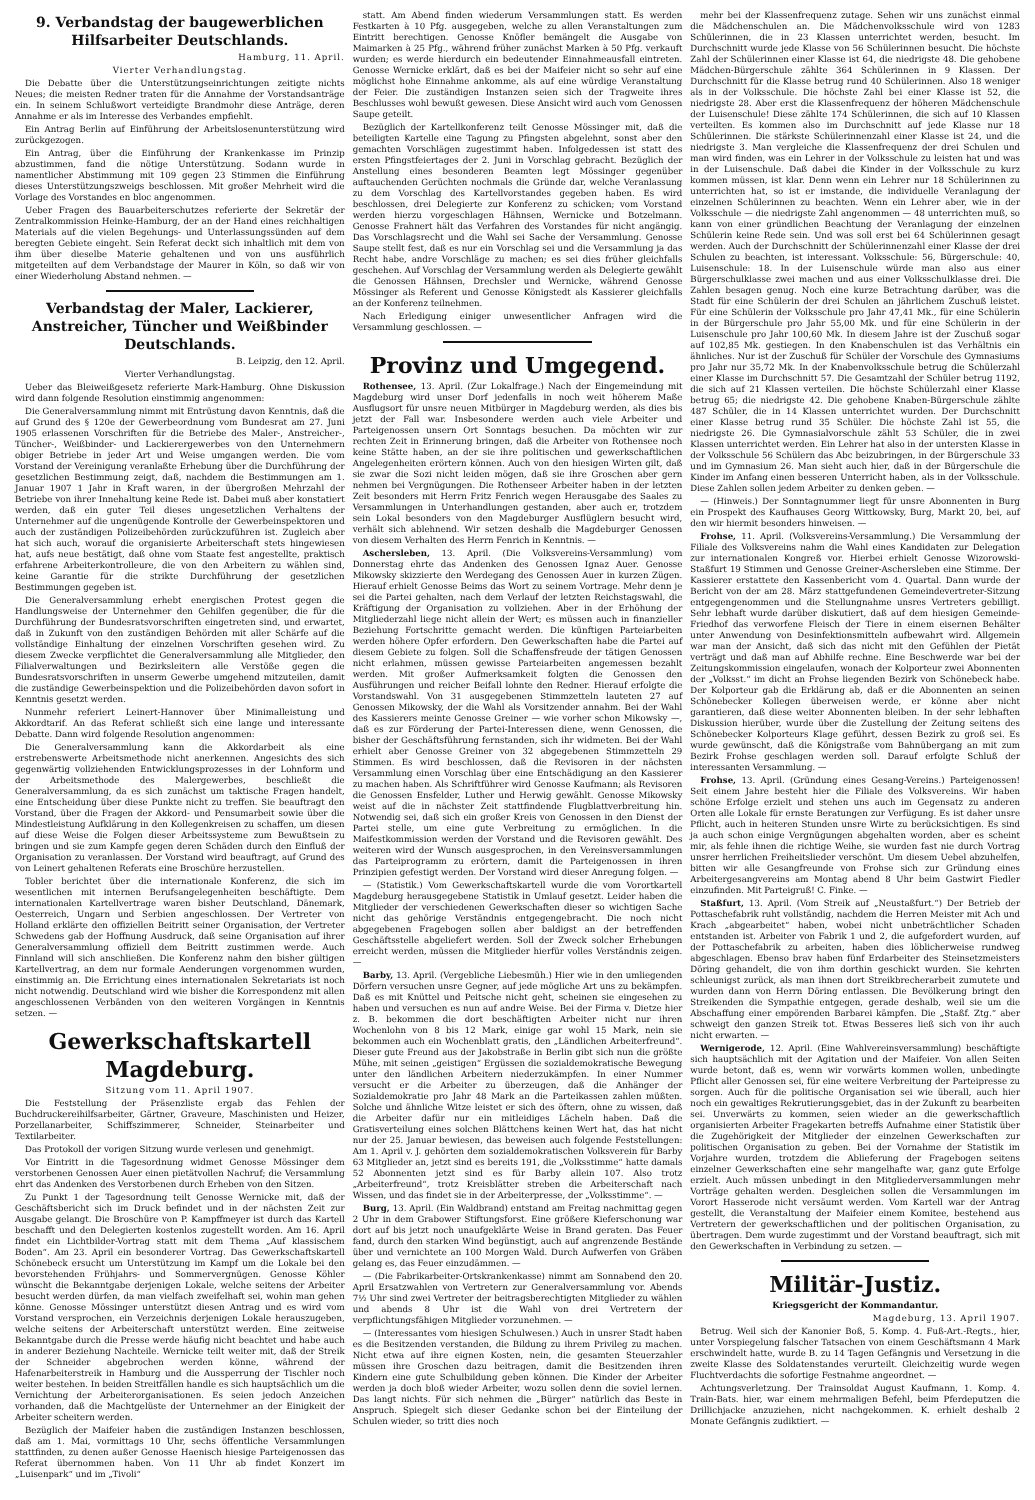9. Verbandstag der baugewerblichen Hilfsarbeiter Deutschlands.
Hamburg, 11. April.
Vierter Verhandlungstag.
Die Debatte über die Unterstützungseinrichtungen zeitigte nichts Neues; die meisten Redner traten für die Annahme der Vorstandsanträge ein. In seinem Schlußwort verteidigte Brandmohr diese Anträge, deren Annahme er als im Interesse des Verbandes empfiehlt.
Ein Antrag Berlin auf Einführung der Arbeitslosenunterstützung wird zurückgezogen.
Ein Antrag, über die Einführung der Krankenkasse im Prinzip abzustimmen, fand die nötige Unterstützung. Sodann wurde in namentlicher Abstimmung mit 109 gegen 23 Stimmen die Einführung dieses Unterstützungszweigs beschlossen. Mit großer Mehrheit wird die Vorlage des Vorstandes en bloc angenommen.
Ueber Fragen des Bauarbeiterschutzes referierte der Sekretär der Zentralkommission Heinke-Hamburg, der an der Hand eines reichhaltigen Materials auf die vielen Begehungs- und Unterlassungssünden auf dem beregten Gebiete eingeht. Sein Referat deckt sich inhaltlich mit dem von ihm über dieselbe Materie gehaltenen und von uns ausführlich mitgeteilten auf dem Verbandstage der Maurer in Köln, so daß wir von einer Wiederholung Abstand nehmen. —
Verbandstag der Maler, Lackierer, Anstreicher, Tüncher und Weißbinder Deutschlands.
B. Leipzig, den 12. April.
Vierter Verhandlungstag.
Ueber das Bleiweißgesetz referierte Mark-Hamburg. Ohne Diskussion wird dann folgende Resolution einstimmig angenommen:
Die Generalversammlung nimmt mit Entrüstung davon Kenntnis, daß die auf Grund des § 120e der Gewerbeordnung vom Bundesrat am 27. Juni 1905 erlassenen Vorschriften für die Betriebe des Maler-, Anstreicher-, Tüncher-, Weißbinder- und Lackierergewerbes von den Unternehmern obiger Betriebe in jeder Art und Weise umgangen werden. Die vom Vorstand der Vereinigung veranlaßte Erhebung über die Durchführung der gesetzlichen Bestimmung zeigt, daß, nachdem die Bestimmungen am 1. Januar 1907 1 Jahr in Kraft waren, in der übergroßen Mehrzahl der Betriebe von ihrer Innehaltung keine Rede ist. Dabei muß aber konstatiert werden, daß ein guter Teil dieses ungesetzlichen Verhaltens der Unternehmer auf die ungenügende Kontrolle der Gewerbeinspektoren und auch der zuständigen Polizeibehörden zurückzuführen ist. Zugleich aber hat sich auch, worauf die organisierte Arbeiterschaft stets hingewiesen hat, aufs neue bestätigt, daß ohne vom Staate fest angestellte, praktisch erfahrene Arbeiterkontrolleure, die von den Arbeitern zu wählen sind, keine Garantie für die strikte Durchführung der gesetzlichen Bestimmungen gegeben ist.
Die Generalversammlung erhebt energischen Protest gegen die Handlungsweise der Unternehmer den Gehilfen gegenüber, die für die Durchführung der Bundesratsvorschriften eingetreten sind, und erwartet, daß in Zukunft von den zuständigen Behörden mit aller Schärfe auf die vollständige Einhaltung der einzelnen Vorschriften gesehen wird. Zu diesem Zwecke verpflichtet die Generalversammlung alle Mitglieder, den Filialverwaltungen und Bezirksleitern alle Verstöße gegen die Bundesratsvorschriften in unserm Gewerbe umgehend mitzuteilen, damit die zuständige Gewerbeinspektion und die Polizeibehörden davon sofort in Kenntnis gesetzt werden.
Nunmehr referiert Leinert-Hannover über Minimalleistung und Akkordtarif. An das Referat schließt sich eine lange und interessante Debatte. Dann wird folgende Resolution angenommen:
Die Generalversammlung kann die Akkordarbeit als eine erstrebenswerte Arbeitsmethode nicht anerkennen. Angesichts des sich gegenwärtig vollziehenden Entwicklungsprozesses in der Lohnform und der Arbeitsmethode des Malergewerbes, beschließt die Generalversammlung, da es sich zunächst um taktische Fragen handelt, eine Entscheidung über diese Punkte nicht zu treffen. Sie beauftragt den Vorstand, über die Fragen der Akkord- und Pensumarbeit sowie über die Mindestleistung Aufklärung in den Kollegenkreisen zu schaffen, um diesen auf diese Weise die Folgen dieser Arbeitssysteme zum Bewußtsein zu bringen und sie zum Kampfe gegen deren Schäden durch den Einfluß der Organisation zu veranlassen. Der Vorstand wird beauftragt, auf Grund des von Leinert gehaltenen Referats eine Broschüre herzustellen.
Tobler berichtet über die internationale Konferenz, die sich im wesentlichen mit internen Berufsangelegenheiten beschäftigte. Dem internationalen Kartellvertrage waren bisher Deutschland, Dänemark, Oesterreich, Ungarn und Serbien angeschlossen. Der Vertreter von Holland erklärte den offiziellen Beitritt seiner Organisation, der Vertreter Schwedens gab der Hoffnung Ausdruck, daß seine Organisation auf ihrer Generalversammlung offiziell dem Beitritt zustimmen werde. Auch Finnland will sich anschließen. Die Konferenz nahm den bisher gültigen Kartellvertrag, an dem nur formale Aenderungen vorgenommen wurden, einstimmig an. Die Errichtung eines internationalen Sekretariats ist noch nicht notwendig. Deutschland wird wie bisher die Korrespondenz mit allen angeschlossenen Verbänden von den weiteren Vorgängen in Kenntnis setzen. —
Gewerkschaftskartell Magdeburg.
Sitzung vom 11. April 1907.
Die Feststellung der Präsenzliste ergab das Fehlen der Buchdruckereihilfsarbeiter, Gärtner, Graveure, Maschinisten und Heizer, Porzellanarbeiter, Schiffszimmerer, Schneider, Steinarbeiter und Textilarbeiter.
Das Protokoll der vorigen Sitzung wurde verlesen und genehmigt.
Vor Eintritt in die Tagesordnung widmet Genosse Mössinger dem verstorbenen Genossen Auer einen pietätvollen Nachruf; die Versammlung ehrt das Andenken des Verstorbenen durch Erheben von den Sitzen.
Zu Punkt 1 der Tagesordnung teilt Genosse Wernicke mit, daß der Geschäftsbericht sich im Druck befindet und in der nächsten Zeit zur Ausgabe gelangt. Die Broschüre von P. Kampffmeyer ist durch das Kartell beschafft und den Delegierten kostenlos zugestellt worden. Am 16. April findet ein Lichtbilder-Vortrag statt mit dem Thema „Auf klassischem Boden“. Am 23. April ein besonderer Vortrag. Das Gewerkschaftskartell Schönebeck ersucht um Unterstützung im Kampf um die Lokale bei den bevorstehenden Frühjahrs- und Sommervergnügen. Genosse Köhler wünscht die Bekanntgabe derjenigen Lokale, welche seitens der Arbeiter besucht werden dürfen, da man vielfach zweifelhaft sei, wohin man gehen könne. Genosse Mössinger unterstützt diesen Antrag und es wird vom Vorstand versprochen, ein Verzeichnis derjenigen Lokale herauszugeben, welche seitens der Arbeiterschaft unterstützt werden. Eine zeitweise Bekanntgabe durch die Presse werde häufig nicht beachtet und habe auch in anderer Beziehung Nachteile. Wernicke teilt weiter mit, daß der Streik der Schneider abgebrochen werden könne, während der Hafenarbeiterstreik in Hamburg und die Aussperrung der Tischler noch weiter bestehen. In beiden Streitfällen handle es sich hauptsächlich um die Vernichtung der Arbeiterorganisationen. Es seien jedoch Anzeichen vorhanden, daß die Machtgelüste der Unternehmer an der Einigkeit der Arbeiter scheitern werden.
Bezüglich der Maifeier haben die zuständigen Instanzen beschlossen, daß am 1. Mai, vormittags 10 Uhr, sechs öffentliche Versammlungen stattfinden, zu denen außer Genosse Haenisch hiesige Parteigenossen das Referat übernommen haben. Von 11 Uhr ab findet Konzert im „Luisenpark“ und im „Tivoli“
statt. Am Abend finden wiederum Versammlungen statt. Es werden Festkarten à 10 Pfg. ausgegeben, welche zu allen Veranstaltungen zum Eintritt berechtigen. Genosse Knöfler bemängelt die Ausgabe von Maimarken à 25 Pfg., während früher zunächst Marken à 50 Pfg. verkauft wurden; es werde hierdurch ein bedeutender Einnahmeausfall eintreten. Genosse Wernicke erklärt, daß es bei der Maifeier nicht so sehr auf eine möglichst hohe Einnahme ankomme, als auf eine würdige Veranstaltung der Feier. Die zuständigen Instanzen seien sich der Tragweite ihres Beschlusses wohl bewußt gewesen. Diese Ansicht wird auch vom Genossen Saupe geteilt.
Bezüglich der Kartellkonferenz teilt Genosse Mössinger mit, daß die beteiligten Kartelle eine Tagung zu Pfingsten abgelehnt, sonst aber den gemachten Vorschlägen zugestimmt haben. Infolgedessen ist statt des ersten Pfingstfeiertages der 2. Juni in Vorschlag gebracht. Bezüglich der Anstellung eines besonderen Beamten legt Mössinger gegenüber auftauchenden Gerüchten nochmals die Gründe dar, welche Veranlassung zu dem Vorschlag des Kartellvorstandes gegeben haben. Es wird beschlossen, drei Delegierte zur Konferenz zu schicken; vom Vorstand werden hierzu vorgeschlagen Hähnsen, Wernicke und Botzelmann. Genosse Frahnert hält das Verfahren des Vorstandes für nicht angängig. Das Vorschlagsrecht und die Wahl sei Sache der Versammlung. Genosse Saupe stellt fest, daß es nur ein Vorschlag sei und die Versammlung ja das Recht habe, andre Vorschläge zu machen; es sei dies früher gleichfalls geschehen. Auf Vorschlag der Versammlung werden als Delegierte gewählt die Genossen Hähnsen, Drechsler und Wernicke, während Genosse Mössinger als Referent und Genosse Königstedt als Kassierer gleichfalls an der Konferenz teilnehmen.
Nach Erledigung einiger unwesentlicher Anfragen wird die Versammlung geschlossen. —
Provinz und Umgegend.
Rothensee, 13. April. (Zur Lokalfrage.) Nach der Eingemeindung mit Magdeburg wird unser Dorf jedenfalls in noch weit höherem Maße Ausflugsort für unsre neuen Mitbürger in Magdeburg werden, als dies bis jetzt der Fall war. Insbesondere werden auch viele Arbeiter und Parteigenossen unsern Ort Sonntags besuchen. Da möchten wir zur rechten Zeit in Erinnerung bringen, daß die Arbeiter von Rothensee noch keine Stätte haben, an der sie ihre politischen und gewerkschaftlichen Angelegenheiten erörtern können. Auch von den hiesigen Wirten gilt, daß sie zwar die Sozi nicht leiden mögen, daß sie ihre Groschen aber gern nehmen bei Vergnügungen. Die Rothenseer Arbeiter haben in der letzten Zeit besonders mit Herrn Fritz Fenrich wegen Herausgabe des Saales zu Versammlungen in Unterhandlungen gestanden, aber auch er, trotzdem sein Lokal besonders von den Magdeburger Ausflüglern besucht wird, verhält sich ablehnend. Wir setzen deshalb die Magdeburger Genossen von diesem Verhalten des Herrn Fenrich in Kenntnis. —
Aschersleben, 13. April. (Die Volksvereins-Versammlung) vom Donnerstag ehrte das Andenken des Genossen Ignaz Auer. Genosse Mikowsky skizzierte den Werdegang des Genossen Auer in kurzen Zügen. Hierauf erhielt Genosse Beims das Wort zu seinem Vortrage. Mehr denn je sei die Partei gehalten, nach dem Verlauf der letzten Reichstagswahl, die Kräftigung der Organisation zu vollziehen. Aber in der Erhöhung der Mitgliederzahl liege nicht allein der Wert; es müssen auch in finanzieller Beziehung Fortschritte gemacht werden. Die künftigen Parteiarbeiten werden höhere Opfer erfordern. Den Gewerkschaften habe die Partei auf diesem Gebiete zu folgen. Soll die Schaffensfreude der tätigen Genossen nicht erlahmen, müssen gewisse Parteiarbeiten angemessen bezahlt werden. Mit großer Aufmerksamkeit folgten die Genossen den Ausführungen und reicher Beifall lohnte den Redner. Hierauf erfolgte die Vorstandswahl. Von 31 ausgegebenen Stimmzetteln lauteten 27 auf Genossen Mikowsky, der die Wahl als Vorsitzender annahm. Bei der Wahl des Kassierers meinte Genosse Greiner — wie vorher schon Mikowsky —, daß es zur Förderung der Partei-Interessen diene, wenn Genossen, die bisher der Geschäftsführung fernstanden, sich ihr widmeten. Bei der Wahl erhielt aber Genosse Greiner von 32 abgegebenen Stimmzetteln 29 Stimmen. Es wird beschlossen, daß die Revisoren in der nächsten Versammlung einen Vorschlag über eine Entschädigung an den Kassierer zu machen haben. Als Schriftführer wird Genosse Kaufmann; als Revisoren die Genossen Ensfelder, Luther und Herwig gewählt. Genosse Mikowsky weist auf die in nächster Zeit stattfindende Flugblattverbreitung hin. Notwendig sei, daß sich ein großer Kreis von Genossen in den Dienst der Partei stelle, um eine gute Verbreitung zu ermöglichen. In die Maifestkommission werden der Vorstand und die Revisoren gewählt. Des weiteren wird der Wunsch ausgesprochen, in den Vereinsversammlungen das Parteiprogramm zu erörtern, damit die Parteigenossen in ihren Prinzipien gefestigt werden. Der Vorstand wird dieser Anregung folgen. —
— (Statistik.) Vom Gewerkschaftskartell wurde die vom Vorortkartell Magdeburg herausgegebene Statistik in Umlauf gesetzt. Leider haben die Mitglieder der verschiedenen Gewerkschaften dieser so wichtigen Sache nicht das gehörige Verständnis entgegengebracht. Die noch nicht abgegebenen Fragebogen sollen aber baldigst an der betreffenden Geschäftsstelle abgeliefert werden. Soll der Zweck solcher Erhebungen erreicht werden, müssen die Mitglieder hierfür volles Verständnis zeigen. —
Barby, 13. April. (Vergebliche Liebesmüh.) Hier wie in den umliegenden Dörfern versuchen unsre Gegner, auf jede mögliche Art uns zu bekämpfen. Daß es mit Knüttel und Peitsche nicht geht, scheinen sie eingesehen zu haben und versuchen es nun auf andre Weise. Bei der Firma v. Dietze hier z. B. bekommen die dort beschäftigten Arbeiter nicht nur ihren Wochenlohn von 8 bis 12 Mark, einige gar wohl 15 Mark, nein sie bekommen auch ein Wochenblatt gratis, den „Ländlichen Arbeiterfreund“. Dieser gute Freund aus der Jakobstraße in Berlin gibt sich nun die größte Mühe, mit seinen „geistigen“ Ergüssen die sozialdemokratische Bewegung unter den ländlichen Arbeitern niederzukämpfen. In einer Nummer versucht er die Arbeiter zu überzeugen, daß die Anhänger der Sozialdemokratie pro Jahr 48 Mark an die Parteikassen zahlen müßten. Solche und ähnliche Witze leistet er sich des öftern, ohne zu wissen, daß die Arbeiter dafür nur ein mitleidiges Lächeln haben. Daß die Gratisverteilung eines solchen Blättchens keinen Wert hat, das hat nicht nur der 25. Januar bewiesen, das beweisen auch folgende Feststellungen: Am 1. April v. J. gehörten dem sozialdemokratischen Volksverein für Barby 63 Mitglieder an, jetzt sind es bereits 191, die „Volksstimme“ hatte damals 52 Abonnenten jetzt sind es für Barby allein 107. Also trotz „Arbeiterfreund“, trotz Kreisblätter streben die Arbeiterschaft nach Wissen, und das findet sie in der Arbeiterpresse, der „Volksstimme“. —
Burg, 13. April. (Ein Waldbrand) entstand am Freitag nachmittag gegen 2 Uhr in dem Grabower Stiftungsforst. Eine größere Kieferschonung war dort auf bis jetzt noch unaufgeklärte Weise in Brand geraten. Das Feuer fand, durch den starken Wind begünstigt, auch auf angrenzende Bestände über und vernichtete an 100 Morgen Wald. Durch Aufwerfen von Gräben gelang es, das Feuer einzudämmen. —
— (Die Fabrikarbeiter-Ortskrankenkasse) nimmt am Sonnabend den 20. April Ersatzwahlen von Vertretern zur Generalversammlung vor. Abends 7½ Uhr sind zwei Vertreter der beitragsberechtigten Mitglieder zu wählen und abends 8 Uhr ist die Wahl von drei Vertretern der verpflichtungsfähigen Mitglieder vorzunehmen. —
— (Interessantes vom hiesigen Schulwesen.) Auch in unsrer Stadt haben es die Besitzenden verstanden, die Bildung zu ihrem Privileg zu machen. Nicht etwa auf ihre eignen Kosten, nein, die gesamten Steuerzahler müssen ihre Groschen dazu beitragen, damit die Besitzenden ihren Kindern eine gute Schulbildung geben können. Die Kinder der Arbeiter werden ja doch bloß wieder Arbeiter, wozu sollen denn die soviel lernen. Das langt nichts. Für sich nehmen die „Bürger“ natürlich das Beste in Anspruch. Spiegelt sich dieser Gedanke schon bei der Einteilung der Schulen wieder, so tritt dies noch
mehr bei der Klassenfrequenz zutage. Sehen wir uns zunächst einmal die Mädchenschulen an. Die Mädchenvolksschule wird von 1283 Schülerinnen, die in 23 Klassen unterrichtet werden, besucht. Im Durchschnitt wurde jede Klasse von 56 Schülerinnen besucht. Die höchste Zahl der Schülerinnen einer Klasse ist 64, die niedrigste 48. Die gehobene Mädchen-Bürgerschule zählte 364 Schülerinnen in 9 Klassen. Der Durchschnitt für die Klasse betrug rund 40 Schülerinnen. Also 18 weniger als in der Volksschule. Die höchste Zahl bei einer Klasse ist 52, die niedrigste 28. Aber erst die Klassenfrequenz der höheren Mädchenschule der Luisenschule! Diese zählte 174 Schülerinnen, die sich auf 10 Klassen verteilten. Es kommen also im Durchschnitt auf jede Klasse nur 18 Schülerinnen. Die stärkste Schülerinnenzahl einer Klasse ist 24, und die niedrigste 3. Man vergleiche die Klassenfrequenz der drei Schulen und man wird finden, was ein Lehrer in der Volksschule zu leisten hat und was in der Luisenschule. Daß dabei die Kinder in der Volksschule zu kurz kommen müssen, ist klar. Denn wenn ein Lehrer nur 18 Schülerinnen zu unterrichten hat, so ist er imstande, die individuelle Veranlagung der einzelnen Schülerinnen zu beachten. Wenn ein Lehrer aber, wie in der Volksschule — die niedrigste Zahl angenommen — 48 unterrichten muß, so kann von einer gründlichen Beachtung der Veranlagung der einzelnen Schülerin keine Rede sein. Und was soll erst bei 64 Schülerinnen gesagt werden. Auch der Durchschnitt der Schülerinnenzahl einer Klasse der drei Schulen zu beachten, ist interessant. Volksschule: 56, Bürgerschule: 40, Luisenschule: 18. In der Luisenschule würde man also aus einer Bürgerschulklasse zwei machen und aus einer Volksschulklasse drei. Die Zahlen besagen genug. Noch eine kurze Betrachtung darüber, was die Stadt für eine Schülerin der drei Schulen an jährlichem Zuschuß leistet. Für eine Schülerin der Volksschule pro Jahr 47,41 Mk., für eine Schülerin in der Bürgerschule pro Jahr 55,00 Mk. und für eine Schülerin in der Luisenschule pro Jahr 100,60 Mk. In diesem Jahre ist der Zuschuß sogar auf 102,85 Mk. gestiegen. In den Knabenschulen ist das Verhältnis ein ähnliches. Nur ist der Zuschuß für Schüler der Vorschule des Gymnasiums pro Jahr nur 35,72 Mk. In der Knabenvolksschule betrug die Schülerzahl einer Klasse im Durchschnitt 57. Die Gesamtzahl der Schüler betrug 1192, die sich auf 21 Klassen verteilen. Die höchste Schülerzahl einer Klasse betrug 65; die niedrigste 42. Die gehobene Knaben-Bürgerschule zählte 487 Schüler, die in 14 Klassen unterrichtet wurden. Der Durchschnitt einer Klasse betrug rund 35 Schüler. Die höchste Zahl ist 55, die niedrigste 26. Die Gymnasialvorschule zählt 53 Schüler, die in zwei Klassen unterrichtet werden. Ein Lehrer hat also in der untersten Klasse in der Volksschule 56 Schülern das Abc beizubringen, in der Bürgerschule 33 und im Gymnasium 26. Man sieht auch hier, daß in der Bürgerschule die Kinder im Anfang einen besseren Unterricht haben, als in der Volksschule. Diese Zahlen sollen jedem Arbeiter zu denken geben. —
— (Hinweis.) Der Sonntagnummer liegt für unsre Abonnenten in Burg ein Prospekt des Kaufhauses Georg Wittkowsky, Burg, Markt 20, bei, auf den wir hiermit besonders hinweisen. —
Frohse, 11. April. (Volksvereins-Versammlung.) Die Versammlung der Filiale des Volksvereins nahm die Wahl eines Kandidaten zur Delegation zur internationalen Kongreß vor. Hierbei erhielt Genosse Wizorowski-Staßfurt 19 Stimmen und Genosse Greiner-Aschersleben eine Stimme. Der Kassierer erstattete den Kassenbericht vom 4. Quartal. Dann wurde der Bericht von der am 28. März stattgefundenen Gemeindevertreter-Sitzung entgegengenommen und die Stellungnahme unsres Vertreters gebilligt. Sehr lebhaft wurde darüber diskutiert, daß auf dem hiesigen Gemeinde-Friedhof das verworfene Fleisch der Tiere in einem eisernen Behälter unter Anwendung von Desinfektionsmitteln aufbewahrt wird. Allgemein war man der Ansicht, daß sich das nicht mit den Gefühlen der Pietät verträgt und daß man auf Abhilfe rechne. Eine Beschwerde war bei der Zeitungskommission eingelaufen, wonach der Kolporteur zwei Abonnenten der „Volksst.“ im dicht an Frohse liegenden Bezirk von Schönebeck habe. Der Kolporteur gab die Erklärung ab, daß er die Abonnenten an seinen Schönebecker Kollegen überweisen werde, er könne aber nicht garantieren, daß diese weiter Abonnenten bleiben. In der sehr lebhaften Diskussion hierüber, wurde über die Zustellung der Zeitung seitens des Schönebecker Kolporteurs Klage geführt, dessen Bezirk zu groß sei. Es wurde gewünscht, daß die Königstraße vom Bahnübergang an mit zum Bezirk Frohse geschlagen werden soll. Darauf erfolgte Schluß der interessanten Versammlung. —
Frohse, 13. April. (Gründung eines Gesang-Vereins.) Parteigenossen! Seit einem Jahre besteht hier die Filiale des Volksvereins. Wir haben schöne Erfolge erzielt und stehen uns auch im Gegensatz zu anderen Orten alle Lokale für ernste Beratungen zur Verfügung. Es ist daher unsre Pflicht, auch in heiteren Stunden unsre Wirte zu berücksichtigen. Es sind ja auch schon einige Vergnügungen abgehalten worden, aber es scheint mir, als fehle ihnen die richtige Weihe, sie wurden fast nie durch Vortrag unsrer herrlichen Freiheitslieder verschönt. Um diesem Uebel abzuhelfen, bitten wir alle Gesangfreunde von Frohse sich zur Gründung eines Arbeitergesangvereins am Montag abend 8 Uhr beim Gastwirt Fiedler einzufinden. Mit Parteigruß! C. Finke. —
Staßfurt, 13. April. (Vom Streik auf „Neustaßfurt.“) Der Betrieb der Pottaschefabrik ruht vollständig, nachdem die Herren Meister mit Ach und Krach „abgearbeitet“ haben, wobei nicht unbeträchtlicher Schaden entstanden ist. Arbeiter von Fabrik 1 und 2, die aufgefordert wurden, auf der Pottaschefabrik zu arbeiten, haben dies löblicherweise rundweg abgeschlagen. Ebenso brav haben fünf Erdarbeiter des Steinsetzmeisters Döring gehandelt, die von ihm dorthin geschickt wurden. Sie kehrten schleunigst zurück, als man ihnen dort Streikbrecherarbeit zumutete und wurden dann von Herrn Döring entlassen. Die Bevölkerung bringt den Streikenden die Sympathie entgegen, gerade deshalb, weil sie um die Abschaffung einer empörenden Barbarei kämpfen. Die „Staßf. Ztg.“ aber schweigt den ganzen Streik tot. Etwas Besseres ließ sich von ihr auch nicht erwarten. —
Wernigerode, 12. April. (Eine Wahlvereinsversammlung) beschäftigte sich hauptsächlich mit der Agitation und der Maifeier. Von allen Seiten wurde betont, daß es, wenn wir vorwärts kommen wollen, unbedingte Pflicht aller Genossen sei, für eine weitere Verbreitung der Parteipresse zu sorgen. Auch für die politische Organisation sei wie überall, auch hier noch ein gewaltiges Rekrutierungsgebiet, das in der Zukunft zu bearbeiten sei. Unverwärts zu kommen, seien wieder an die gewerkschaftlich organisierten Arbeiter Fragekarten betreffs Aufnahme einer Statistik über die Zugehörigkeit der Mitglieder der einzelnen Gewerkschaften zur politischen Organisation zu geben. Bei der Vornahme der Statistik im Vorjahre wurden, trotzdem die Ablieferung der Fragebogen seitens einzelner Gewerkschaften eine sehr mangelhafte war, ganz gute Erfolge erzielt. Auch müssen unbedingt in den Mitgliederversammlungen mehr Vorträge gehalten werden. Desgleichen sollen die Versammlungen im Vorort Hasserode nicht versäumt werden. Vom Kartell war der Antrag gestellt, die Veranstaltung der Maifeier einem Komitee, bestehend aus Vertretern der gewerkschaftlichen und der politischen Organisation, zu übertragen. Dem wurde zugestimmt und der Vorstand beauftragt, sich mit den Gewerkschaften in Verbindung zu setzen. —
Militär-Justiz.
Kriegsgericht der Kommandantur.
Magdeburg, 13. April 1907.
Betrug. Weil sich der Kanonier Boß, 5. Komp. 4. Fuß-Art.-Regts., hier, unter Vorspiegelung falscher Tatsachen von einem Geschäftsmann 4 Mark erschwindelt hatte, wurde B. zu 14 Tagen Gefängnis und Versetzung in die zweite Klasse des Soldatenstandes verurteilt. Gleichzeitig wurde wegen Fluchtverdachts die sofortige Festnahme angeordnet. —
Achtungsverletzung. Der Trainsoldat August Kaufmann, 1. Komp. 4. Train-Bats. hier, war einem mehrmaligen Befehl, beim Pferdeputzen die Drillichjacke anzuziehen, nicht nachgekommen. K. erhielt deshalb 2 Monate Gefängnis zudiktiert. —